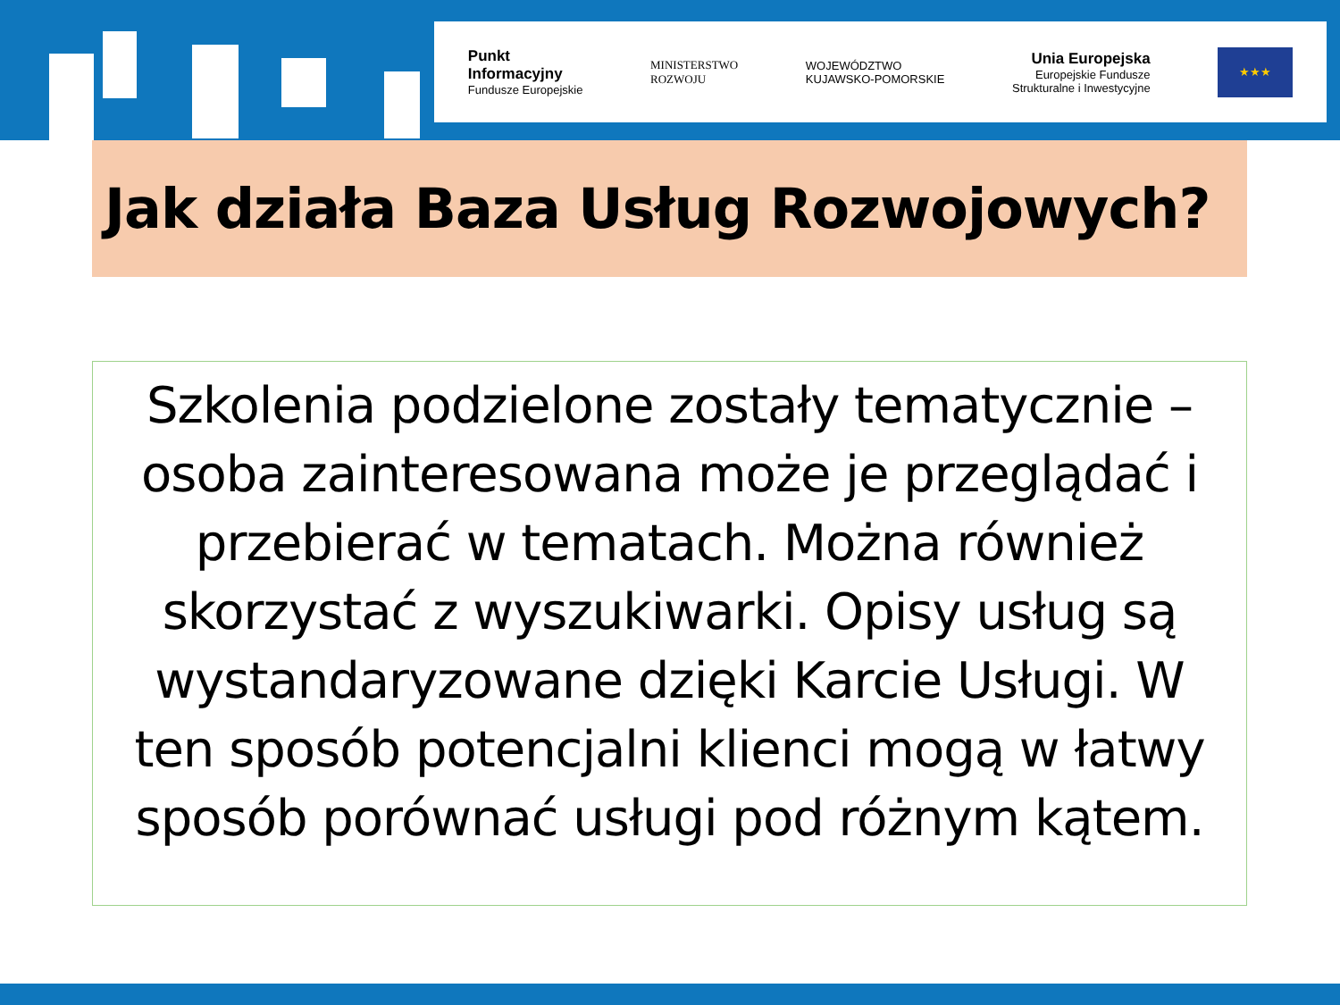Punkt
Informacyjny
Fundusze Europejskie
MINISTERSTWO
ROZWOJU
WOJEWÓDZTWO
KUJAWSKO-POMORSKIE
Unia Europejska
Europejskie Fundusze
Strukturalne i Inwestycyjne
★★★
Jak działa Baza Usług Rozwojowych?
Szkolenia podzielone zostały tematycznie – osoba zainteresowana może je przeglądać i przebierać w tematach. Można również skorzystać z wyszukiwarki. Opisy usług są wystandaryzowane dzięki Karcie Usługi. W ten sposób potencjalni klienci mogą w łatwy sposób porównać usługi pod różnym kątem.